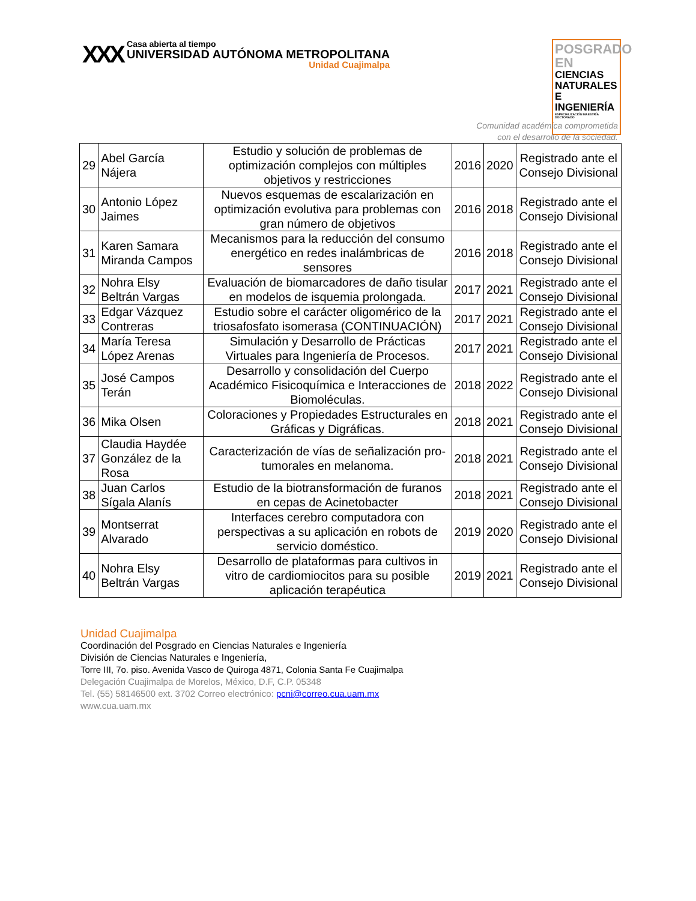XXX
Casa abierta al tiempo
UNIVERSIDAD AUTÓNOMA METROPOLITANA
Unidad Cuajimalpa
POSGRADO EN
CIENCIAS
NATURALES E
INGENIERÍA
ESPECIALIZACIÓN MAESTRÍA DOCTORADO
Comunidad académica comprometida
con el desarrollo de la sociedad.
| 29 | Abel García Nájera | Estudio y solución de problemas de optimización complejos con múltiples objetivos y restricciones | 2016 | 2020 | Registrado ante el Consejo Divisional |
| 30 | Antonio López Jaimes | Nuevos esquemas de escalarización en optimización evolutiva para problemas con gran número de objetivos | 2016 | 2018 | Registrado ante el Consejo Divisional |
| 31 | Karen Samara Miranda Campos | Mecanismos para la reducción del consumo energético en redes inalámbricas de sensores | 2016 | 2018 | Registrado ante el Consejo Divisional |
| 32 | Nohra Elsy Beltrán Vargas | Evaluación de biomarcadores de daño tisular en modelos de isquemia prolongada. | 2017 | 2021 | Registrado ante el Consejo Divisional |
| 33 | Edgar Vázquez Contreras | Estudio sobre el carácter oligomérico de la triosafosfato isomerasa (CONTINUACIÓN) | 2017 | 2021 | Registrado ante el Consejo Divisional |
| 34 | María Teresa López Arenas | Simulación y Desarrollo de Prácticas Virtuales para Ingeniería de Procesos. | 2017 | 2021 | Registrado ante el Consejo Divisional |
| 35 | José Campos Terán | Desarrollo y consolidación del Cuerpo Académico Fisicoquímica e Interacciones de Biomoléculas. | 2018 | 2022 | Registrado ante el Consejo Divisional |
| 36 | Mika Olsen | Coloraciones y Propiedades Estructurales en Gráficas y Digráficas. | 2018 | 2021 | Registrado ante el Consejo Divisional |
| 37 | Claudia Haydée González de la Rosa | Caracterización de vías de señalización pro-tumorales en melanoma. | 2018 | 2021 | Registrado ante el Consejo Divisional |
| 38 | Juan Carlos Sígala Alanís | Estudio de la biotransformación de furanos en cepas de Acinetobacter | 2018 | 2021 | Registrado ante el Consejo Divisional |
| 39 | Montserrat Alvarado | Interfaces cerebro computadora con perspectivas a su aplicación en robots de servicio doméstico. | 2019 | 2020 | Registrado ante el Consejo Divisional |
| 40 | Nohra Elsy Beltrán Vargas | Desarrollo de plataformas para cultivos in vitro de cardiomiocitos para su posible aplicación terapéutica | 2019 | 2021 | Registrado ante el Consejo Divisional |
Unidad Cuajimalpa
Coordinación del Posgrado en Ciencias Naturales e Ingeniería
División de Ciencias Naturales e Ingeniería,
Torre III, 7o. piso. Avenida Vasco de Quiroga 4871, Colonia Santa Fe Cuajimalpa
Delegación Cuajimalpa de Morelos, México, D.F, C.P. 05348
Tel. (55) 58146500 ext. 3702 Correo electrónico: pcni@correo.cua.uam.mx
www.cua.uam.mx